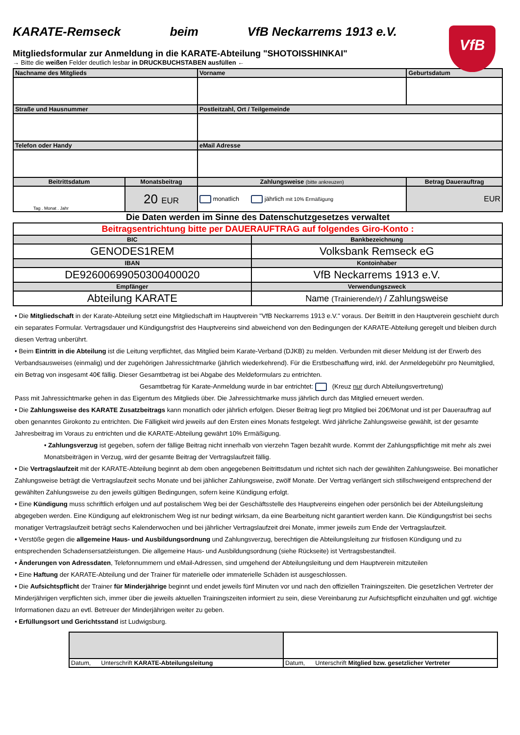KARATE-Remseck beim VfB Neckarrems 1913 e.V.
VfB
Mitgliedsformular zur Anmeldung in die KARATE-Abteilung "SHOTOISSHINKAI"
→ Bitte die weißen Felder deutlich lesbar in DRUCKBUCHSTABEN ausfüllen ←
| Nachname des Mitglieds | | Vorname | Geburtsdatum |
| --- | --- | --- | --- |
| Straße und Hausnummer | | Postleitzahl, Ort / Teilgemeinde | |
| Telefon oder Handy | | eMail Adresse | |
| Beitrittsdatum | Monatsbeitrag | Zahlungsweise (bitte ankreuzen) | Betrag Dauerauftrag |
| Tag . Monat . Jahr | 20 EUR | monatlich jährlich mit 10% Ermäßigung | EUR |
Die Daten werden im Sinne des Datenschutzgesetzes verwaltet
| Beitragsentrichtung bitte per DAUERAUFTRAG auf folgendes Giro-Konto : | |
| BIC | Bankbezeichnung |
| GENODES1REM | Volksbank Remseck eG |
| IBAN | Kontoinhaber |
| DE92600699050300400020 | VfB Neckarrems 1913 e.V. |
| Empfänger | Verwendungszweck |
| Abteilung KARATE | Name (Trainierende/r) / Zahlungsweise |
• Die Mitgliedschaft in der Karate-Abteilung setzt eine Mitgliedschaft im Hauptverein "VfB Neckarrems 1913 e.V." voraus. Der Beitritt in den Hauptverein geschieht durch ein separates Formular. Vertragsdauer und Kündigungsfrist des Hauptvereins sind abweichend von den Bedingungen der KARATE-Abteilung geregelt und bleiben durch diesen Vertrag unberührt.
• Beim Eintritt in die Abteilung ist die Leitung verpflichtet, das Mitglied beim Karate-Verband (DJKB) zu melden. Verbunden mit dieser Meldung ist der Erwerb des Verbandsausweises (einmalig) und der zugehörigen Jahressichtmarke (jährlich wiederkehrend). Für die Erstbeschaffung wird, inkl. der Anmeldegebühr pro Neumitglied, ein Betrag von insgesamt 40€ fällig. Dieser Gesamtbetrag ist bei Abgabe des Meldeformulars zu entrichten.
Gesamtbetrag für Karate-Anmeldung wurde in bar entrichtet: (Kreuz nur durch Abteilungsvertretung)
Pass mit Jahressichtmarke gehen in das Eigentum des Mitglieds über. Die Jahressichtmarke muss jährlich durch das Mitglied erneuert werden.
• Die Zahlungsweise des KARATE Zusatzbeitrags kann monatlich oder jährlich erfolgen. Dieser Beitrag liegt pro Mitglied bei 20€/Monat und ist per Dauerauftrag auf oben genanntes Girokonto zu entrichten. Die Fälligkeit wird jeweils auf den Ersten eines Monats festgelegt. Wird jährliche Zahlungsweise gewählt, ist der gesamte Jahresbeitrag im Voraus zu entrichten und die KARATE-Abteilung gewährt 10% Ermäßigung.
• Zahlungsverzug ist gegeben, sofern der fällige Beitrag nicht innerhalb von vierzehn Tagen bezahlt wurde. Kommt der Zahlungspflichtige mit mehr als zwei Monatsbeiträgen in Verzug, wird der gesamte Beitrag der Vertragslaufzeit fällig.
• Die Vertragslaufzeit mit der KARATE-Abteilung beginnt ab dem oben angegebenen Beitrittsdatum und richtet sich nach der gewählten Zahlungsweise. Bei monatlicher Zahlungsweise beträgt die Vertragslaufzeit sechs Monate und bei jählicher Zahlungsweise, zwölf Monate. Der Vertrag verlängert sich stillschweigend entsprechend der gewählten Zahlungsweise zu den jeweils gültigen Bedingungen, sofern keine Kündigung erfolgt.
• Eine Kündigung muss schriftlich erfolgen und auf postalischem Weg bei der Geschäftsstelle des Hauptvereins eingehen oder persönlich bei der Abteilungsleitung abgegeben werden. Eine Kündigung auf elektronischem Weg ist nur bedingt wirksam, da eine Bearbeitung nicht garantiert werden kann. Die Kündigungsfrist bei sechs monatiger Vertragslaufzeit beträgt sechs Kalenderwochen und bei jährlicher Vertragslaufzeit drei Monate, immer jeweils zum Ende der Vertragslaufzeit.
• Verstöße gegen die allgemeine Haus- und Ausbildungsordnung und Zahlungsverzug, berechtigen die Abteilungsleitung zur fristlosen Kündigung und zu entsprechenden Schadensersatzleistungen. Die allgemeine Haus- und Ausbildungsordnung (siehe Rückseite) ist Vertragsbestandteil.
• Änderungen von Adressdaten, Telefonnummern und eMail-Adressen, sind umgehend der Abteilungsleitung und dem Hauptverein mitzuteilen
• Eine Haftung der KARATE-Abteilung und der Trainer für materielle oder immaterielle Schäden ist ausgeschlossen.
• Die Aufsichtspflicht der Trainer für Minderjährige beginnt und endet jeweils fünf Minuten vor und nach den offiziellen Trainingszeiten. Die gesetzlichen Vertreter der Minderjährigen verpflichten sich, immer über die jeweils aktuellen Trainingszeiten informiert zu sein, diese Vereinbarung zur Aufsichtspflicht einzuhalten und ggf. wichtige Informationen dazu an evtl. Betreuer der Minderjährigen weiter zu geben.
• Erfüllungsort und Gerichtsstand ist Ludwigsburg.
| Datum, Unterschrift KARATE-Abteilungsleitung | Datum, Unterschrift Mitglied bzw. gesetzlicher Vertreter |